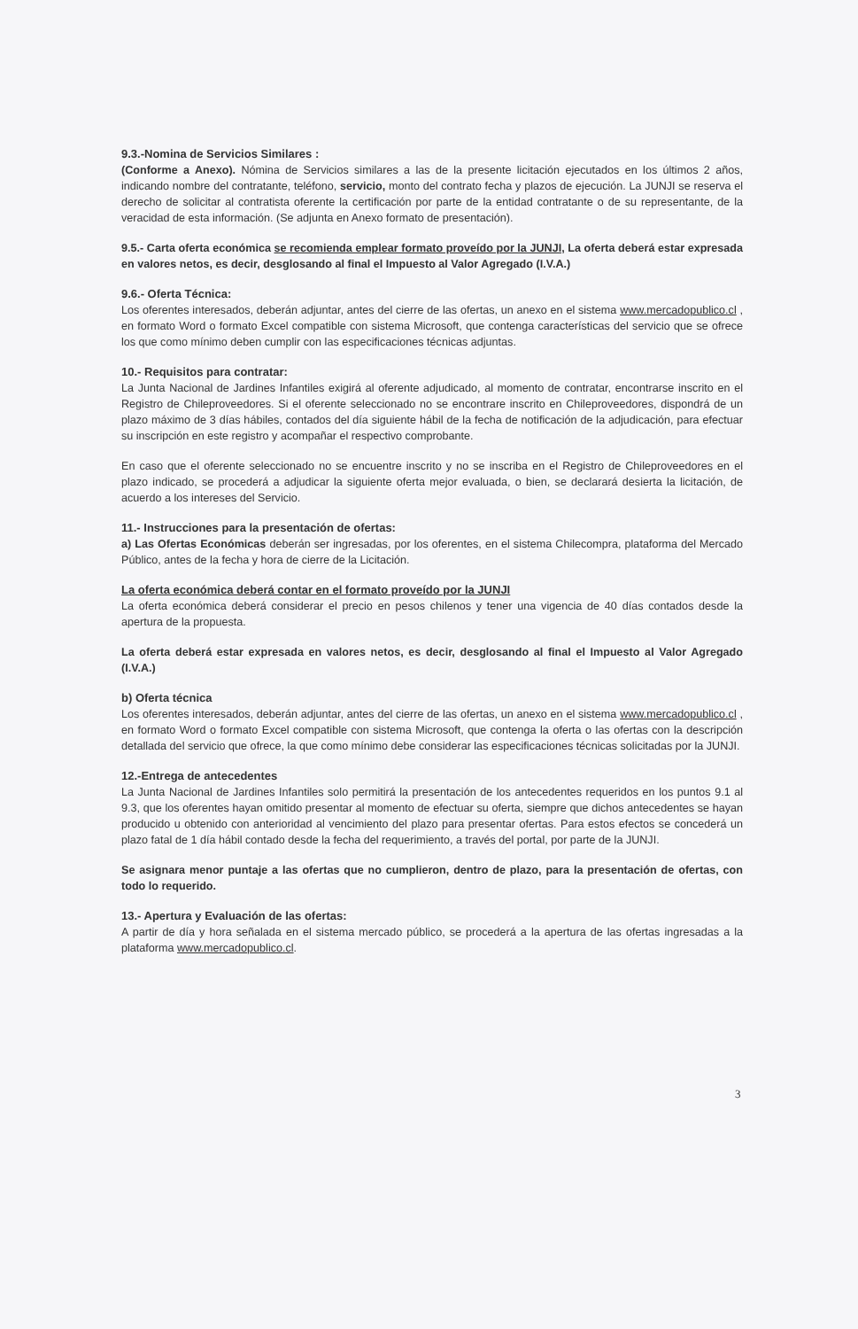9.3.-Nomina de Servicios Similares :
(Conforme a Anexo). Nómina de Servicios similares a las de la presente licitación ejecutados en los últimos 2 años, indicando nombre del contratante, teléfono, servicio, monto del contrato fecha y plazos de ejecución. La JUNJI se reserva el derecho de solicitar al contratista oferente la certificación por parte de la entidad contratante o de su representante, de la veracidad de esta información. (Se adjunta en Anexo formato de presentación).
9.5.- Carta oferta económica se recomienda emplear formato proveído por la JUNJI, La oferta deberá estar expresada en valores netos, es decir, desglosando al final el Impuesto al Valor Agregado (I.V.A.)
9.6.- Oferta Técnica:
Los oferentes interesados, deberán adjuntar, antes del cierre de las ofertas, un anexo en el sistema www.mercadopublico.cl , en formato Word o formato Excel compatible con sistema Microsoft, que contenga características del servicio que se ofrece los que como mínimo deben cumplir con las especificaciones técnicas adjuntas.
10.- Requisitos para contratar:
La Junta Nacional de Jardines Infantiles exigirá al oferente adjudicado, al momento de contratar, encontrarse inscrito en el Registro de Chileproveedores. Si el oferente seleccionado no se encontrare inscrito en Chileproveedores, dispondrá de un plazo máximo de 3 días hábiles, contados del día siguiente hábil de la fecha de notificación de la adjudicación, para efectuar su inscripción en este registro y acompañar el respectivo comprobante.
En caso que el oferente seleccionado no se encuentre inscrito y no se inscriba en el Registro de Chileproveedores en el plazo indicado, se procederá a adjudicar la siguiente oferta mejor evaluada, o bien, se declarará desierta la licitación, de acuerdo a los intereses del Servicio.
11.- Instrucciones para la presentación de ofertas:
a) Las Ofertas Económicas deberán ser ingresadas, por los oferentes, en el sistema Chilecompra, plataforma del Mercado Público, antes de la fecha y hora de cierre de la Licitación.
La oferta económica deberá contar en el formato proveído por la JUNJI
La oferta económica deberá considerar el precio en pesos chilenos y tener una vigencia de 40 días contados desde la apertura de la propuesta.
La oferta deberá estar expresada en valores netos, es decir, desglosando al final el Impuesto al Valor Agregado (I.V.A.)
b) Oferta técnica
Los oferentes interesados, deberán adjuntar, antes del cierre de las ofertas, un anexo en el sistema www.mercadopublico.cl , en formato Word o formato Excel compatible con sistema Microsoft, que contenga la oferta o las ofertas con la descripción detallada del servicio que ofrece, la que como mínimo debe considerar las especificaciones técnicas solicitadas por la JUNJI.
12.-Entrega de antecedentes
La Junta Nacional de Jardines Infantiles solo permitirá la presentación de los antecedentes requeridos en los puntos 9.1 al 9.3, que los oferentes hayan omitido presentar al momento de efectuar su oferta, siempre que dichos antecedentes se hayan producido u obtenido con anterioridad al vencimiento del plazo para presentar ofertas. Para estos efectos se concederá un plazo fatal de 1 día hábil contado desde la fecha del requerimiento, a través del portal, por parte de la JUNJI.
Se asignara menor puntaje a las ofertas que no cumplieron, dentro de plazo, para la presentación de ofertas, con todo lo requerido.
13.- Apertura y Evaluación de las ofertas:
A partir de día y hora señalada en el sistema mercado público, se procederá a la apertura de las ofertas ingresadas a la plataforma www.mercadopublico.cl.
3